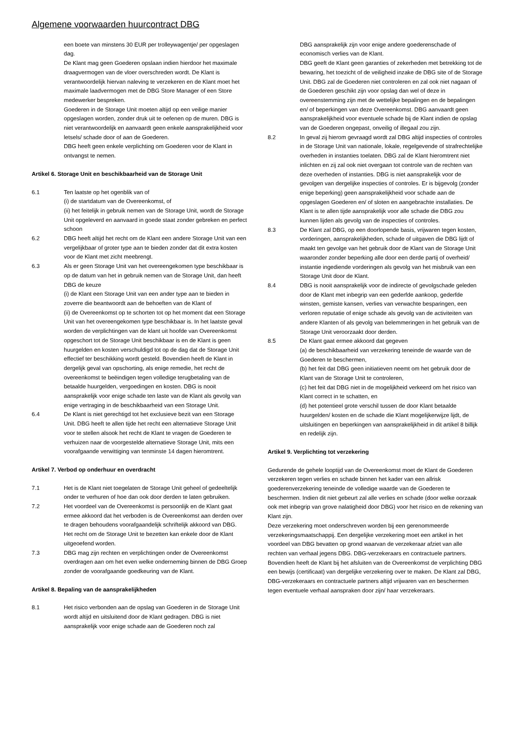Algemene voorwaarden huurcontract DBG
een boete van minstens 30 EUR per trolleywagentje/ per opgeslagen dag.
De Klant mag geen Goederen opslaan indien hierdoor het maximale draagvermogen van de vloer overschreden wordt. De Klant is verantwoordelijk hiervan naleving te verzekeren en de Klant moet het maximale laadvermogen met de DBG Store Manager of een Store medewerker bespreken.
Goederen in de Storage Unit moeten altijd op een veilige manier opgeslagen worden, zonder druk uit te oefenen op de muren. DBG is niet verantwoordelijk en aanvaardt geen enkele aansprakelijkheid voor letsels/ schade door of aan de Goederen.
DBG heeft geen enkele verplichting om Goederen voor de Klant in ontvangst te nemen.
Artikel 6. Storage Unit en beschikbaarheid van de Storage Unit
6.1 Ten laatste op het ogenblik van of
(i) de startdatum van de Overeenkomst, of
(ii) het feitelijk in gebruik nemen van de Storage Unit, wordt de Storage Unit opgeleverd en aanvaard in goede staat zonder gebreken en perfect schoon
6.2 DBG heeft altijd het recht om de Klant een andere Storage Unit van een vergelijkbaar of groter type aan te bieden zonder dat dit extra kosten voor de Klant met zicht meebrengt.
6.3 Als er geen Storage Unit van het overeengekomen type beschikbaar is op de datum van het in gebruik nemen van de Storage Unit, dan heeft DBG de keuze
(i) de Klant een Storage Unit van een ander type aan te bieden in zoverre die beantwoordt aan de behoeften van de Klant of
(ii) de Overeenkomst op te schorten tot op het moment dat een Storage Unit van het overeengekomen type beschikbaar is. In het laatste geval worden de verplichtingen van de klant uit hoofde van Overeenkomst opgeschort tot de Storage Unit beschikbaar is en de Klant is geen huurgelden en kosten verschuldigd tot op de dag dat de Storage Unit effectief ter beschikking wordt gesteld. Bovendien heeft de Klant in dergelijk geval van opschorting, als enige remedie, het recht de overeenkomst te beëindigen tegen volledige terugbetaling van de betaalde huurgelden, vergoedingen en kosten. DBG is nooit aansprakelijk voor enige schade ten laste van de Klant als gevolg van enige vertraging in de beschikbaarheid van een Storage Unit.
6.4 De Klant is niet gerechtigd tot het exclusieve bezit van een Storage Unit. DBG heeft te allen tijde het recht een alternatieve Storage Unit voor te stellen alsook het recht de Klant te vragen de Goederen te verhuizen naar de voorgestelde alternatieve Storage Unit, mits een voorafgaande verwittiging van tenminste 14 dagen hieromtrent.
Artikel 7. Verbod op onderhuur en overdracht
7.1 Het is de Klant niet toegelaten de Storage Unit geheel of gedeeltelijk onder te verhuren of hoe dan ook door derden te laten gebruiken.
7.2 Het voordeel van de Overeenkomst is persoonlijk en de Klant gaat ermee akkoord dat het verboden is de Overeenkomst aan derden over te dragen behoudens voorafgaandelijk schriftelijk akkoord van DBG. Het recht om de Storage Unit te bezetten kan enkele door de Klant uitgeoefend worden.
7.3 DBG mag zijn rechten en verplichtingen onder de Overeenkomst overdragen aan om het even welke onderneming binnen de DBG Groep zonder de voorafgaande goedkeuring van de Klant.
Artikel 8. Bepaling van de aansprakelijkheden
8.1 Het risico verbonden aan de opslag van Goederen in de Storage Unit wordt altijd en uitsluitend door de Klant gedragen. DBG is niet aansprakelijk voor enige schade aan de Goederen noch zal
DBG aansprakelijk zijn voor enige andere goederenschade of economisch verlies van de Klant.
DBG geeft de Klant geen garanties of zekerheden met betrekking tot de bewaring, het toezicht of de veiligheid inzake de DBG site of de Storage Unit. DBG zal de Goederen niet controleren en zal ook niet nagaan of de Goederen geschikt zijn voor opslag dan wel of deze in overeenstemming zijn met de wettelijke bepalingen en de bepalingen en/ of beperkingen van deze Overeenkomst. DBG aanvaardt geen aansprakelijkheid voor eventuele schade bij de Klant indien de opslag van de Goederen ongepast, onveilig of illegaal zou zijn.
8.2 In geval zij hierom gevraagd wordt zal DBG altijd inspecties of controles in de Storage Unit van nationale, lokale, regelgevende of strafrechtelijke overheden in instanties toelaten. DBG zal de Klant hieromtrent niet inlichten en zij zal ook niet overgaan tot controle van de rechten van deze overheden of instanties. DBG is niet aansprakelijk voor de gevolgen van dergelijke inspecties of controles. Er is bijgevolg (zonder enige beperking) geen aansprakelijkheid voor schade aan de opgeslagen Goederen en/ of sloten en aangebrachte installaties. De Klant is te allen tijde aansprakelijk voor alle schade die DBG zou kunnen lijden als gevolg van de inspecties of controles.
8.3 De Klant zal DBG, op een doorlopende basis, vrijwaren tegen kosten, vorderingen, aansprakelijkheden, schade of uitgaven die DBG lijdt of maakt ten gevolge van het gebruik door de Klant van de Storage Unit waaronder zonder beperking alle door een derde partij of overheid/ instantie ingediende vorderingen als gevolg van het misbruik van een Storage Unit door de Klant.
8.4 DBG is nooit aansprakelijk voor de indirecte of gevolgschade geleden door de Klant met inbegrip van een gederfde aankoop, gederfde winsten, gemiste kansen, verlies van verwachte besparingen, een verloren reputatie of enige schade als gevolg van de activiteiten van andere Klanten of als gevolg van belemmeringen in het gebruik van de Storage Unit veroorzaakt door derden.
8.5 De Klant gaat ermee akkoord dat gegeven
(a) de beschikbaarheid van verzekering teneinde de waarde van de Goederen te beschermen,
(b) het feit dat DBG geen initiatieven neemt om het gebruik door de Klant van de Storage Unit te controleren,
(c) het feit dat DBG niet in de mogelijkheid verkeerd om het risico van Klant correct in te schatten, en
(d) het potentieel grote verschil tussen de door Klant betaalde huurgelden/ kosten en de schade die Klant mogelijkerwijze lijdt, de uitsluitingen en beperkingen van aansprakelijkheid in dit artikel 8 billijk en redelijk zijn.
Artikel 9. Verplichting tot verzekering
Gedurende de gehele looptijd van de Overeenkomst moet de Klant de Goederen verzekeren tegen verlies en schade binnen het kader van een allrisk goederenverzekering teneinde de volledige waarde van de Goederen te beschermen. Indien dit niet gebeurt zal alle verlies en schade (door welke oorzaak ook met inbegrip van grove nalatigheid door DBG) voor het risico en de rekening van Klant zijn.
Deze verzekering moet onderschreven worden bij een gerenommeerde verzekeringsmaatschappij. Een dergelijke verzekering moet een artikel in het voordeel van DBG bevatten op grond waarvan de verzekeraar afziet van alle rechten van verhaal jegens DBG. DBG-verzekeraars en contractuele partners. Bovendien heeft de Klant bij het afsluiten van de Overeenkomst de verplichting DBG een bewijs (certificaat) van dergelijke verzekering over te maken. De Klant zal DBG, DBG-verzekeraars en contractuele partners altijd vrijwaren van en beschermen tegen eventuele verhaal aanspraken door zijn/ haar verzekeraars.